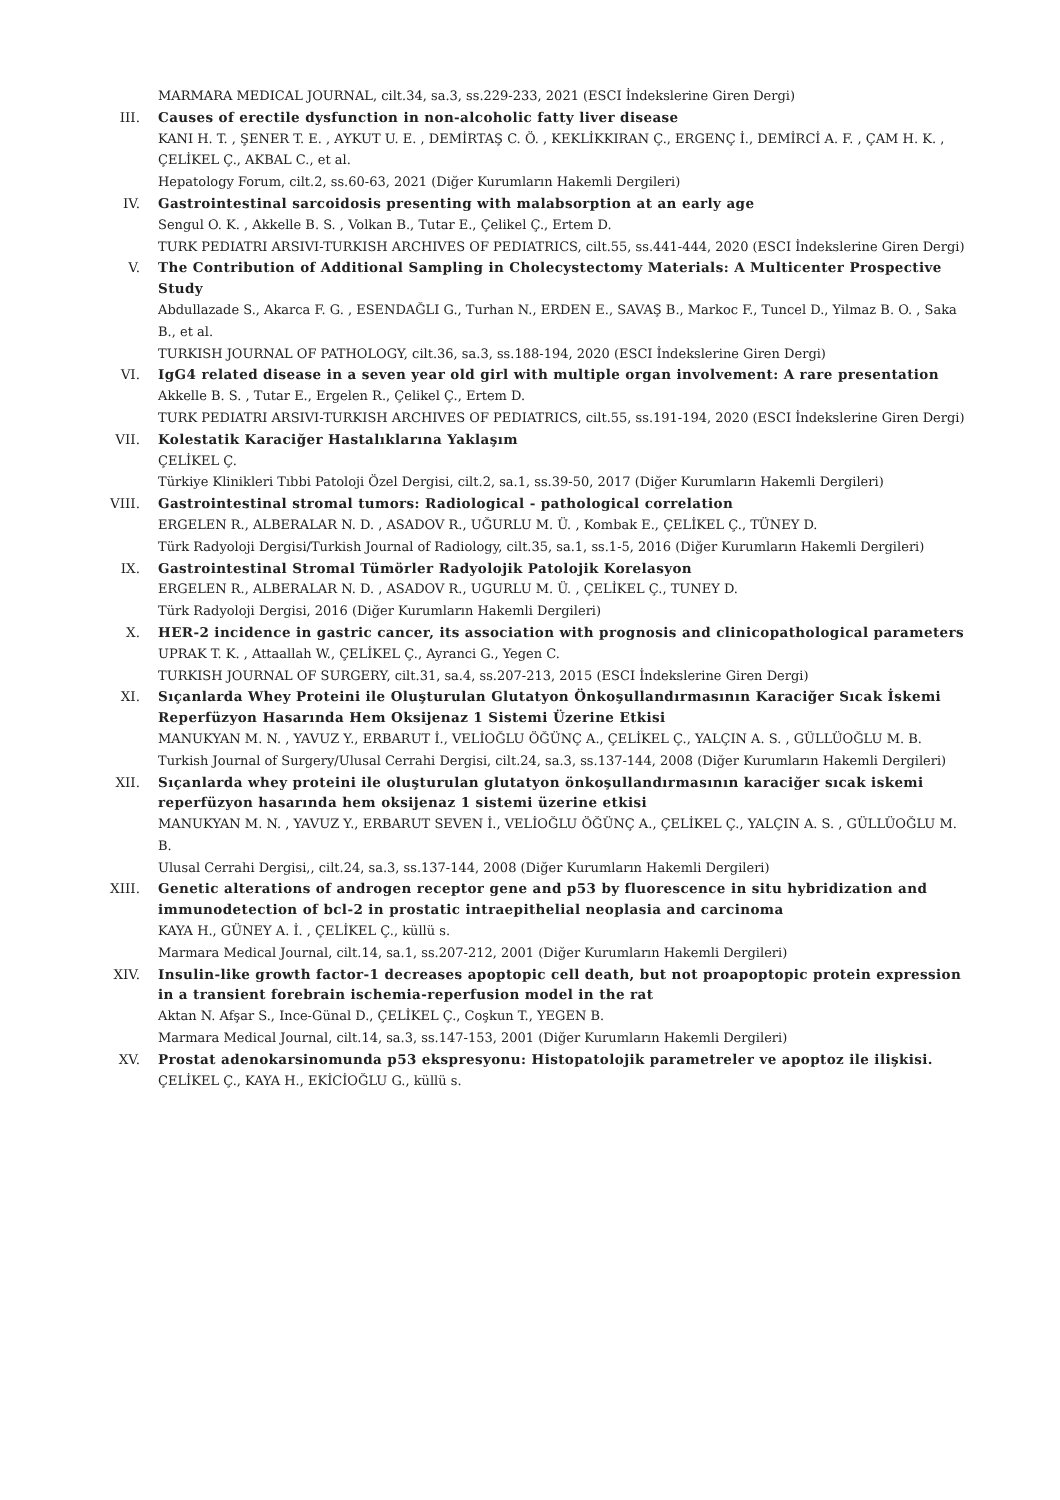MARMARA MEDICAL JOURNAL, cilt.34, sa.3, ss.229-233, 2021 (ESCI İndekslerine Giren Dergi)
III. Causes of erectile dysfunction in non-alcoholic fatty liver disease
KANI H. T. , ŞENER T. E. , AYKUT U. E. , DEMİRTAŞ C. Ö. , KEKLİKKIRAN Ç., ERGENÇ İ., DEMİRCİ A. F. , ÇAM H. K. , ÇELİKEL Ç., AKBAL C., et al.
Hepatology Forum, cilt.2, ss.60-63, 2021 (Diğer Kurumların Hakemli Dergileri)
IV. Gastrointestinal sarcoidosis presenting with malabsorption at an early age
Sengul O. K. , Akkelle B. S. , Volkan B., Tutar E., Çelikel Ç., Ertem D.
TURK PEDIATRI ARSIVI-TURKISH ARCHIVES OF PEDIATRICS, cilt.55, ss.441-444, 2020 (ESCI İndekslerine Giren Dergi)
V. The Contribution of Additional Sampling in Cholecystectomy Materials: A Multicenter Prospective Study
Abdullazade S., Akarca F. G. , ESENDAĞLI G., Turhan N., ERDEN E., SAVAŞ B., Markoc F., Tuncel D., Yilmaz B. O. , Saka B., et al.
TURKISH JOURNAL OF PATHOLOGY, cilt.36, sa.3, ss.188-194, 2020 (ESCI İndekslerine Giren Dergi)
VI. IgG4 related disease in a seven year old girl with multiple organ involvement: A rare presentation
Akkelle B. S. , Tutar E., Ergelen R., Çelikel Ç., Ertem D.
TURK PEDIATRI ARSIVI-TURKISH ARCHIVES OF PEDIATRICS, cilt.55, ss.191-194, 2020 (ESCI İndekslerine Giren Dergi)
VII. Kolestatik Karaciğer Hastalıklarına Yaklaşım
ÇELİKEL Ç.
Türkiye Klinikleri Tıbbi Patoloji Özel Dergisi, cilt.2, sa.1, ss.39-50, 2017 (Diğer Kurumların Hakemli Dergileri)
VIII. Gastrointestinal stromal tumors: Radiological - pathological correlation
ERGELEN R., ALBERALAR N. D. , ASADOV R., UĞURLU M. Ü. , Kombak E., ÇELİKEL Ç., TÜNEY D.
Türk Radyoloji Dergisi/Turkish Journal of Radiology, cilt.35, sa.1, ss.1-5, 2016 (Diğer Kurumların Hakemli Dergileri)
IX. Gastrointestinal Stromal Tümörler Radyolojik Patolojik Korelasyon
ERGELEN R., ALBERALAR N. D. , ASADOV R., UGURLU M. Ü. , ÇELİKEL Ç., TUNEY D.
Türk Radyoloji Dergisi, 2016 (Diğer Kurumların Hakemli Dergileri)
X. HER-2 incidence in gastric cancer, its association with prognosis and clinicopathological parameters
UPRAK T. K. , Attaallah W., ÇELİKEL Ç., Ayranci G., Yegen C.
TURKISH JOURNAL OF SURGERY, cilt.31, sa.4, ss.207-213, 2015 (ESCI İndekslerine Giren Dergi)
XI. Sıçanlarda Whey Proteini ile Oluşturulan Glutatyon Önkoşullandırmasının Karaciğer Sıcak İskemi Reperfüzyon Hasarında Hem Oksijenaz 1 Sistemi Üzerine Etkisi
MANUKYAN M. N. , YAVUZ Y., ERBARUT İ., VELİOĞLU ÖĞÜNÇ A., ÇELİKEL Ç., YALÇIN A. S. , GÜLLÜOĞLU M. B.
Turkish Journal of Surgery/Ulusal Cerrahi Dergisi, cilt.24, sa.3, ss.137-144, 2008 (Diğer Kurumların Hakemli Dergileri)
XII. Sıçanlarda whey proteini ile oluşturulan glutatyon önkoşullandırmasının karaciğer sıcak iskemi reperfüzyon hasarında hem oksijenaz 1 sistemi üzerine etkisi
MANUKYAN M. N. , YAVUZ Y., ERBARUT SEVEN İ., VELİOĞLU ÖĞÜNÇ A., ÇELİKEL Ç., YALÇIN A. S. , GÜLLÜOĞLU M. B.
Ulusal Cerrahi Dergisi,, cilt.24, sa.3, ss.137-144, 2008 (Diğer Kurumların Hakemli Dergileri)
XIII. Genetic alterations of androgen receptor gene and p53 by fluorescence in situ hybridization and immunodetection of bcl-2 in prostatic intraepithelial neoplasia and carcinoma
KAYA H., GÜNEY A. İ. , ÇELİKEL Ç., küllü s.
Marmara Medical Journal, cilt.14, sa.1, ss.207-212, 2001 (Diğer Kurumların Hakemli Dergileri)
XIV. Insulin-like growth factor-1 decreases apoptopic cell death, but not proapoptopic protein expression in a transient forebrain ischemia-reperfusion model in the rat
Aktan N. Afşar S., Ince-Günal D., ÇELİKEL Ç., Coşkun T., YEGEN B.
Marmara Medical Journal, cilt.14, sa.3, ss.147-153, 2001 (Diğer Kurumların Hakemli Dergileri)
XV. Prostat adenokarsinomunda p53 ekspresyonu: Histopatolojik parametreler ve apoptoz ile ilişkisi.
ÇELİKEL Ç., KAYA H., EKİCİOĞLU G., küllü s.